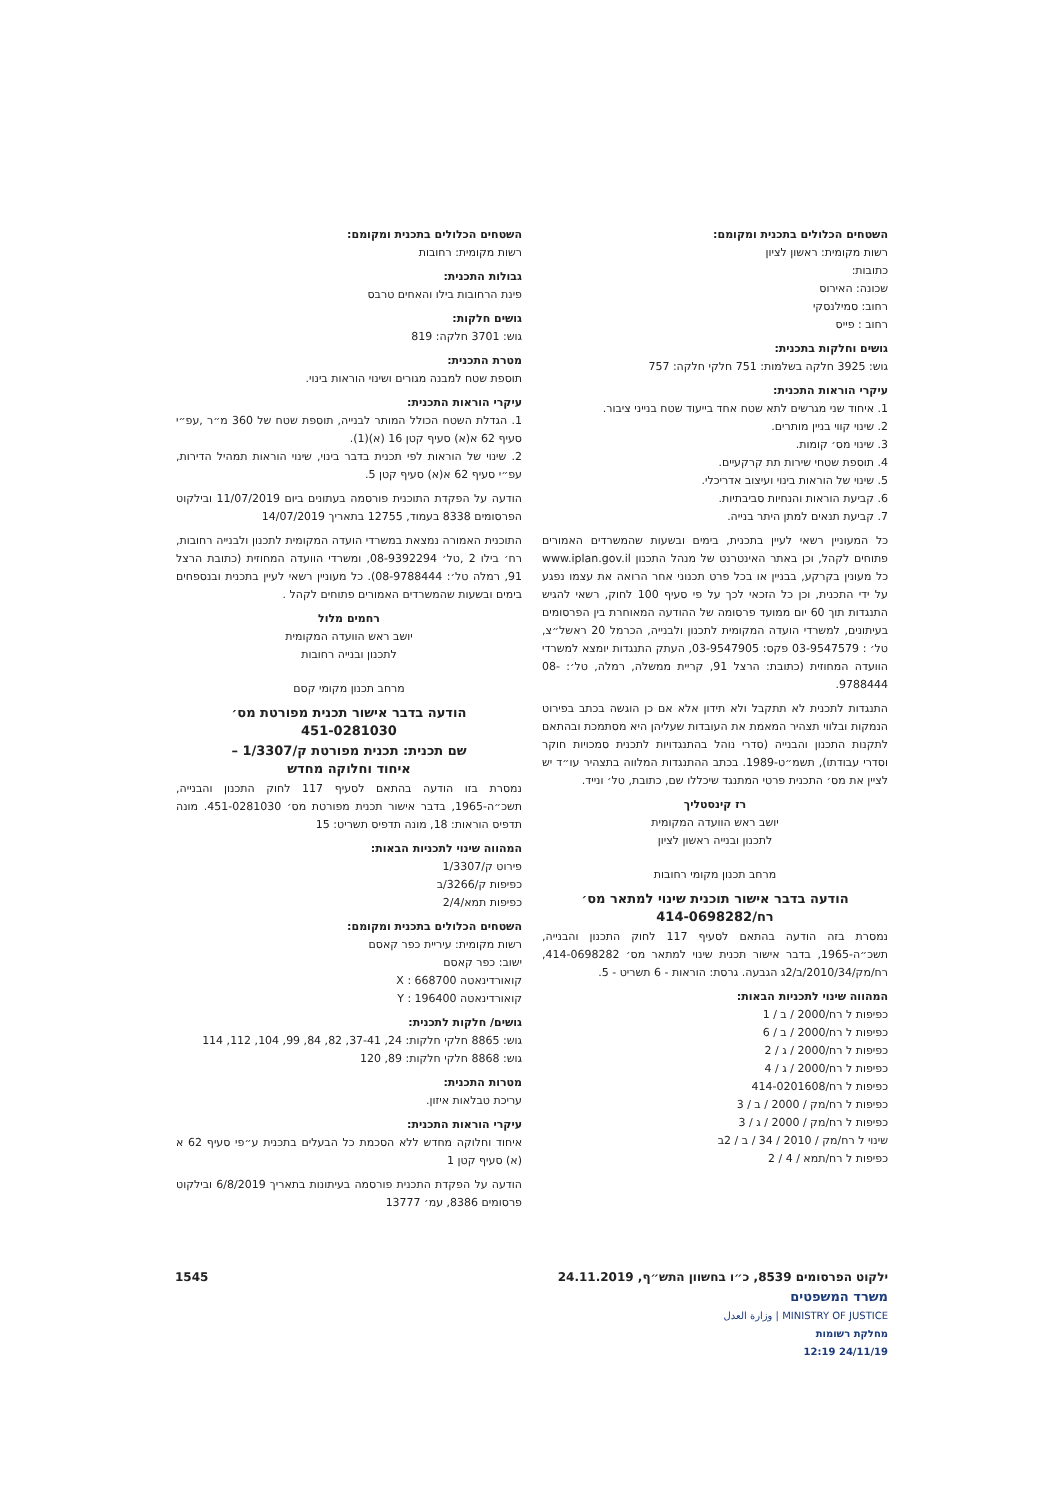השטחים הכלולים בתכנית ומקומם:
רשות מקומית: ראשון לציון
כתובות:
שכונה: האירוס
רחוב: סמילנסקי
רחוב : פייס
גושים וחלקות בתכנית:
גוש: 3925 חלקה בשלמות: 751 חלקי חלקה: 757
עיקרי הוראות התכנית:
1. איחוד שני מגרשים לתא שטח אחד בייעוד שטח בנייני ציבור.
2. שינוי קווי בניין מותרים.
3. שינוי מס׳ קומות.
4. תוספת שטחי שירות תת קרקעיים.
5. שינוי של הוראות בינוי ועיצוב אדריכלי.
6. קביעת הוראות והנחיות סביבתיות.
7. קביעת תנאים למתן היתר בנייה.
כל המעוניין רשאי לעיין בתכנית, בימים ובשעות שהמשרדים האמורים פתוחים לקהל, וכן באתר האינטרנט של מנהל התכנון www.iplan.gov.il כל מעונין בקרקע, בבניין או בכל פרט תכנוני אחר הרואה את עצמו נפגע על ידי התכנית, וכן כל הזכאי לכך על פי סעיף 100 לחוק, רשאי להגיש התנגדות תוך 60 יום ממועד פרסומה של ההודעה המאוחרת בין הפרסומים בעיתונים, למשרדי הועדה המקומית לתכנון ולבנייה, הכרמל 20 ראשל״צ, טל׳ : 03-9547579 פקס: 03-9547905, העתק התנגדות יומצא למשרדי הוועדה המחוזית (כתובת: הרצל 91, קריית ממשלה, רמלה, טל׳: 08-9788444.
התנגדות לתכנית לא תתקבל ולא תידון אלא אם כן הוגשה בכתב בפירוט הנמקות ובלווי תצהיר המאמת את העובדות שעליהן היא מסתמכת ובהתאם לתקנות התכנון והבנייה (סדרי נוהל בהתנגדויות לתכנית סמכויות חוקר וסדרי עבודתו), תשמ״ט-1989. בכתב ההתנגדות המלווה בתצהיר עו״ד יש לציין את מס׳ התכנית פרטי המתנגד שיכללו שם, כתובת, טל׳ ונייד.
רז קינסטליך
יושב ראש הוועדה המקומית
לתכנון ובנייה ראשון לציון
מרחב תכנון מקומי רחובות
הודעה בדבר אישור תוכנית שינוי למתאר מס׳
רח/414-0698282
נמסרת בזה הודעה בהתאם לסעיף 117 לחוק התכנון והבנייה, תשכ״ה-1965, בדבר אישור תכנית שינוי למתאר מס׳ 414-0698282, רח/מק/2010/34/ב/2ג הגבעה. גרסת: הוראות - 6 תשריט - 5.
המהווה שינוי לתכניות הבאות:
כפיפות ל רח/2000 / ב / 1
כפיפות ל רח/2000 / ב / 6
כפיפות ל רח/2000 / ג / 2
כפיפות ל רח/2000 / ג / 4
כפיפות ל רח/414-0201608
כפיפות ל רח/מק / 2000 / ב / 3
כפיפות ל רח/מק / 2000 / ג / 3
שינוי ל רח/מק / 2010 / 34 / ב / 2ב
כפיפות ל רח/תמא / 4 / 2
השטחים הכלולים בתכנית ומקומם:
רשות מקומית: רחובות
גבולות התכנית:
פינת הרחובות בילו והאחים טרבס
גושים חלקות:
גוש: 3701 חלקה: 819
מטרת התכנית:
תוספת שטח למבנה מגורים ושינוי הוראות בינוי.
עיקרי הוראות התכנית:
1. הגדלת השטח הכולל המותר לבנייה, תוספת שטח של 360 מ״ר ,עפ״י סעיף 62 א(א) סעיף קטן 16 (א)(1).
2. שינוי של הוראות לפי תכנית בדבר בינוי, שינוי הוראות תמהיל הדירות, עפ״י סעיף 62 א(א) סעיף קטן 5.
הודעה על הפקדת התוכנית פורסמה בעתונים ביום 11/07/2019 ובילקוט הפרסומים 8338 בעמוד, 12755 בתאריך 14/07/2019
התוכנית האמורה נמצאת במשרדי הועדה המקומית לתכנון ולבנייה רחובות, רח׳ בילו 2 ,טל׳ 08-9392294, ומשרדי הוועדה המחוזית (כתובת הרצל 91, רמלה טל׳: 08-9788444). כל מעוניין רשאי לעיין בתכנית ובנספחים בימים ובשעות שהמשרדים האמורים פתוחים לקהל .
רחמים מלול
יושב ראש הוועדה המקומית
לתכנון ובנייה רחובות
מרחב תכנון מקומי קסם
הודעה בדבר אישור תכנית מפורטת מס׳
451-0281030
שם תכנית: תכנית מפורטת ק/1/3307 –
איחוד וחלוקה מחדש
נמסרת בזו הודעה בהתאם לסעיף 117 לחוק התכנון והבנייה, תשכ״ה-1965, בדבר אישור תכנית מפורטת מס׳ 451-0281030. מונה תדפיס הוראות: 18, מונה תדפיס תשריט: 15
המהווה שינוי לתכניות הבאות:
פירוט ק/1/3307
כפיפות ק/3266/ב
כפיפות תמא/2/4
השטחים הכלולים בתכנית ומקומם:
רשות מקומית: עיריית כפר קאסם
ישוב: כפר קאסם
קואורדינאטה X : 668700
קואורדינאטה Y : 196400
גושים/ חלקות לתכנית:
גוש: 8865 חלקי חלקות: 24, 37-41, 82, 84, 99, 104, 112, 114
גוש: 8868 חלקי חלקות: 89, 120
מטרות התכנית:
עריכת טבלאות איזון.
עיקרי הוראות התכנית:
איחוד וחלוקה מחדש ללא הסכמת כל הבעלים בתכנית ע״פי סעיף 62 א (א) סעיף קטן 1
הודעה על הפקדת התכנית פורסמה בעיתונות בתאריך 6/8/2019 ובילקוט פרסומים 8386, עמ׳ 13777
ילקוט הפרסומים 8539, כ״ו בחשוון התש״ף, 24.11.2019 1545
משרד המשפטים
MINISTRY OF JUSTICE | وزارة العدل
מחלקת רשומות
24/11/19 12:19